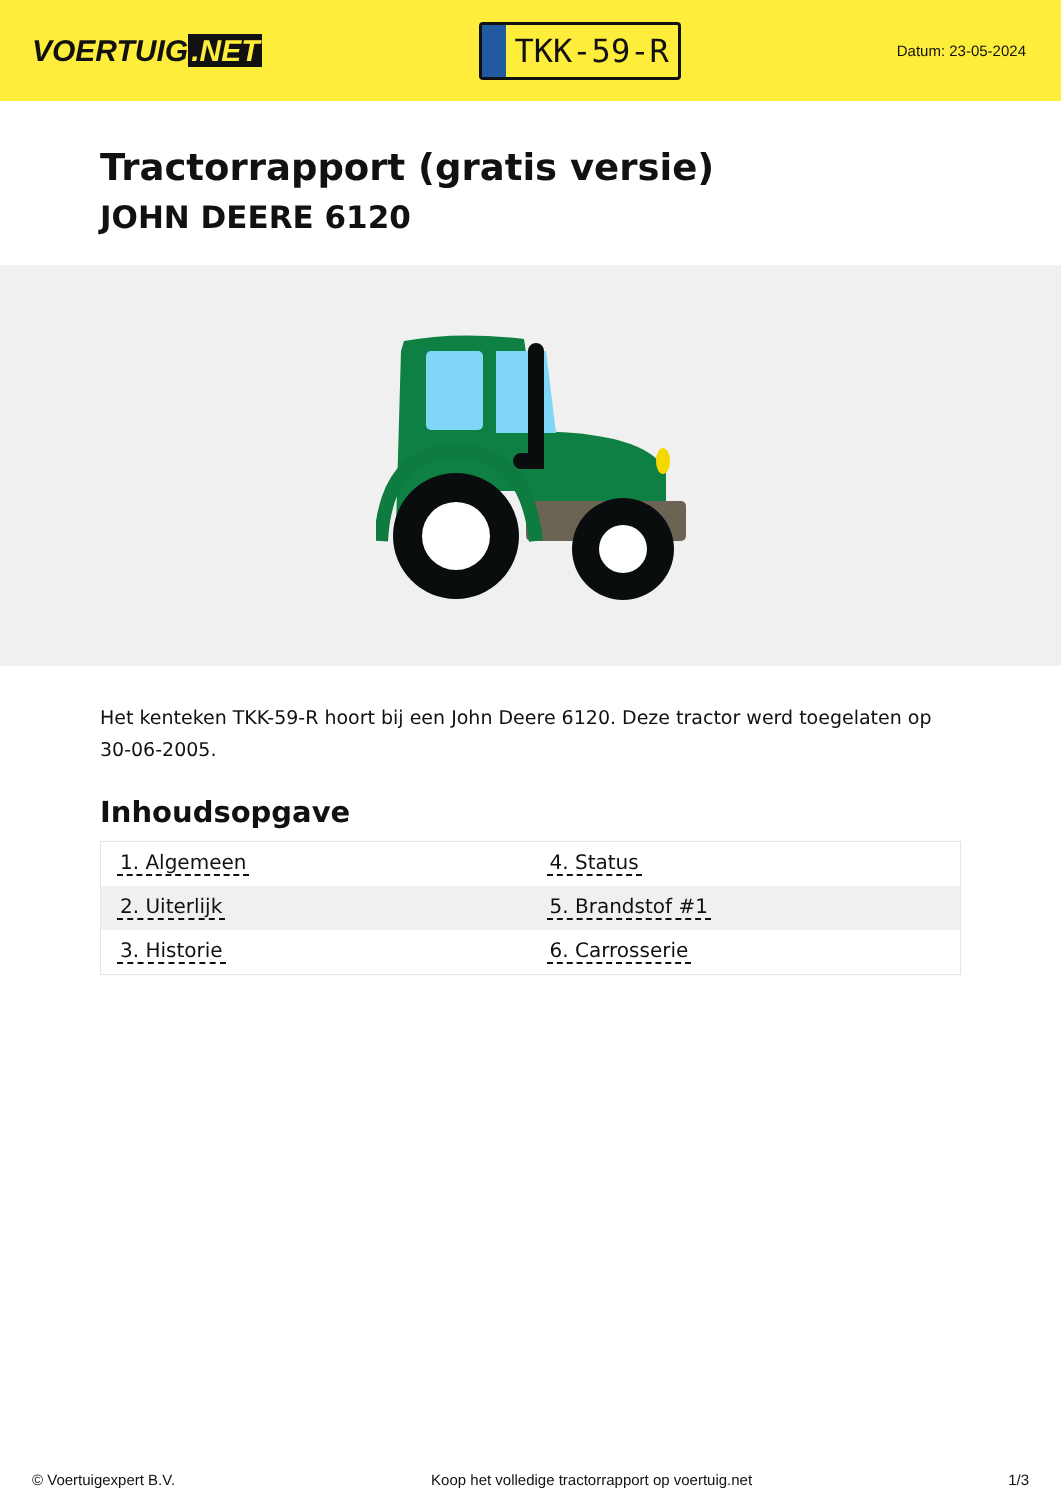VOERTUIG.NET
TKK-59-R
Datum: 23-05-2024
Tractorrapport (gratis versie)
JOHN DEERE 6120
Het kenteken TKK-59-R hoort bij een John Deere 6120. Deze tractor werd toegelaten op 30-06-2005.
Inhoudsopgave
| 1. Algemeen | 4. Status |
| 2. Uiterlijk | 5. Brandstof #1 |
| 3. Historie | 6. Carrosserie |
© Voertuigexpert B.V. Koop het volledige tractorrapport op voertuig.net 1/3